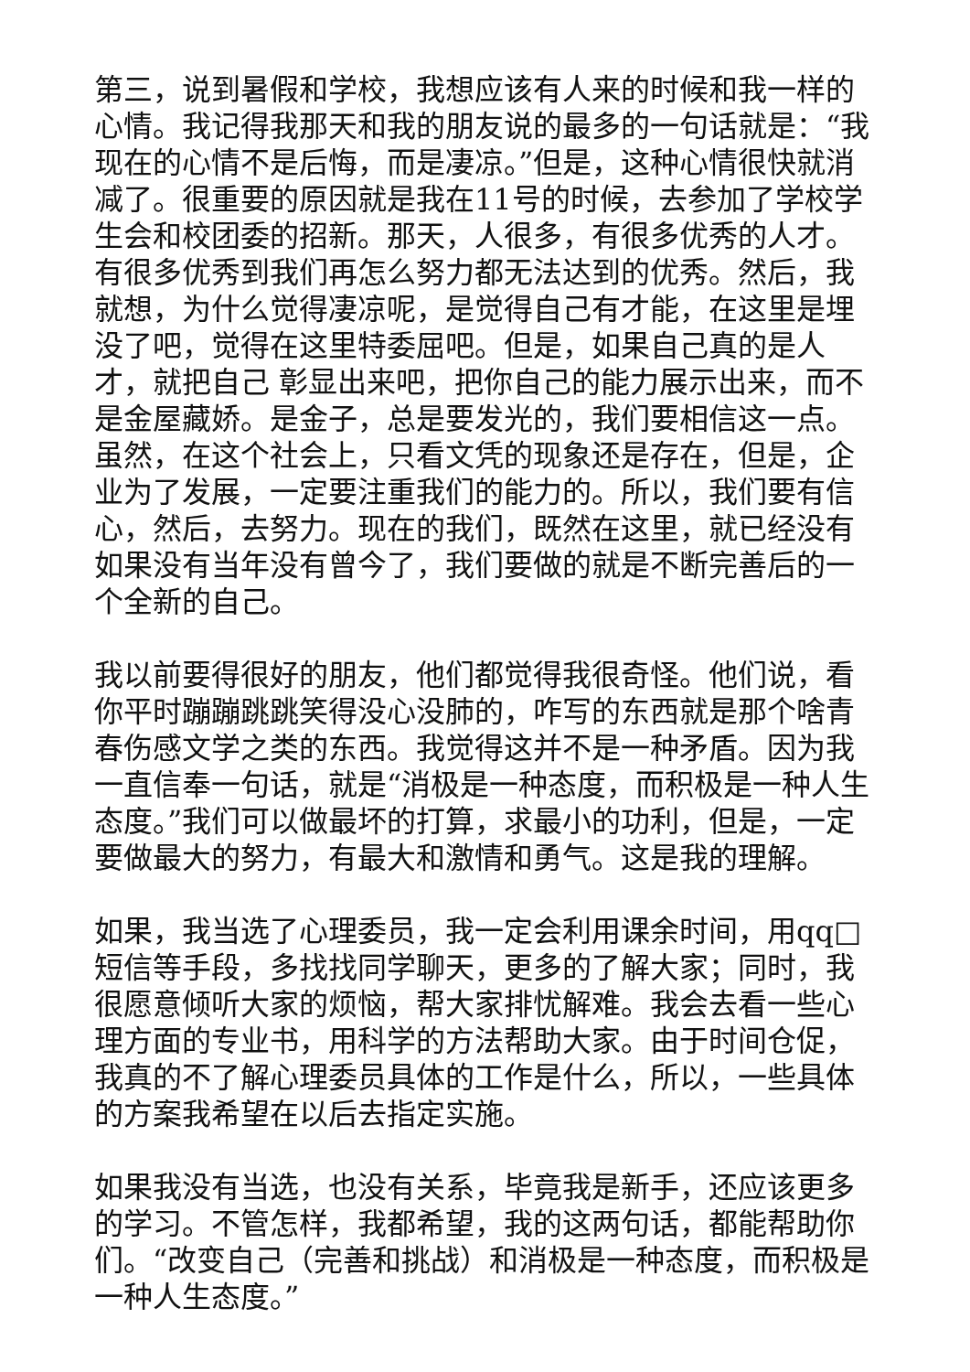第三，说到暑假和学校，我想应该有人来的时候和我一样的心情。我记得我那天和我的朋友说的最多的一句话就是：“我现在的心情不是后悔，而是凄凉。”但是，这种心情很快就消减了。很重要的原因就是我在11号的时候，去参加了学校学生会和校团委的招新。那天，人很多，有很多优秀的人才。有很多优秀到我们再怎么努力都无法达到的优秀。然后，我就想，为什么觉得凄凉呢，是觉得自己有才能，在这里是埋没了吧，觉得在这里特委屈吧。但是，如果自己真的是人才，就把自己 彰显出来吧，把你自己的能力展示出来，而不是金屋藏娇。是金子，总是要发光的，我们要相信这一点。虽然，在这个社会上，只看文凭的现象还是存在，但是，企业为了发展，一定要注重我们的能力的。所以，我们要有信心，然后，去努力。现在的我们，既然在这里，就已经没有如果没有当年没有曾今了，我们要做的就是不断完善后的一个全新的自己。
我以前要得很好的朋友，他们都觉得我很奇怪。他们说，看你平时蹦蹦跳跳笑得没心没肺的，咋写的东西就是那个啥青春伤感文学之类的东西。我觉得这并不是一种矛盾。因为我一直信奉一句话，就是“消极是一种态度，而积极是一种人生态度。”我们可以做最坏的打算，求最小的功利，但是，一定要做最大的努力，有最大和激情和勇气。这是我的理解。
如果，我当选了心理委员，我一定会利用课余时间，用qq□短信等手段，多找找同学聊天，更多的了解大家；同时，我很愿意倾听大家的烦恼，帮大家排忧解难。我会去看一些心理方面的专业书，用科学的方法帮助大家。由于时间仓促，我真的不了解心理委员具体的工作是什么，所以，一些具体的方案我希望在以后去指定实施。
如果我没有当选，也没有关系，毕竟我是新手，还应该更多的学习。不管怎样，我都希望，我的这两句话，都能帮助你们。“改变自己（完善和挑战）和消极是一种态度，而积极是一种人生态度。”